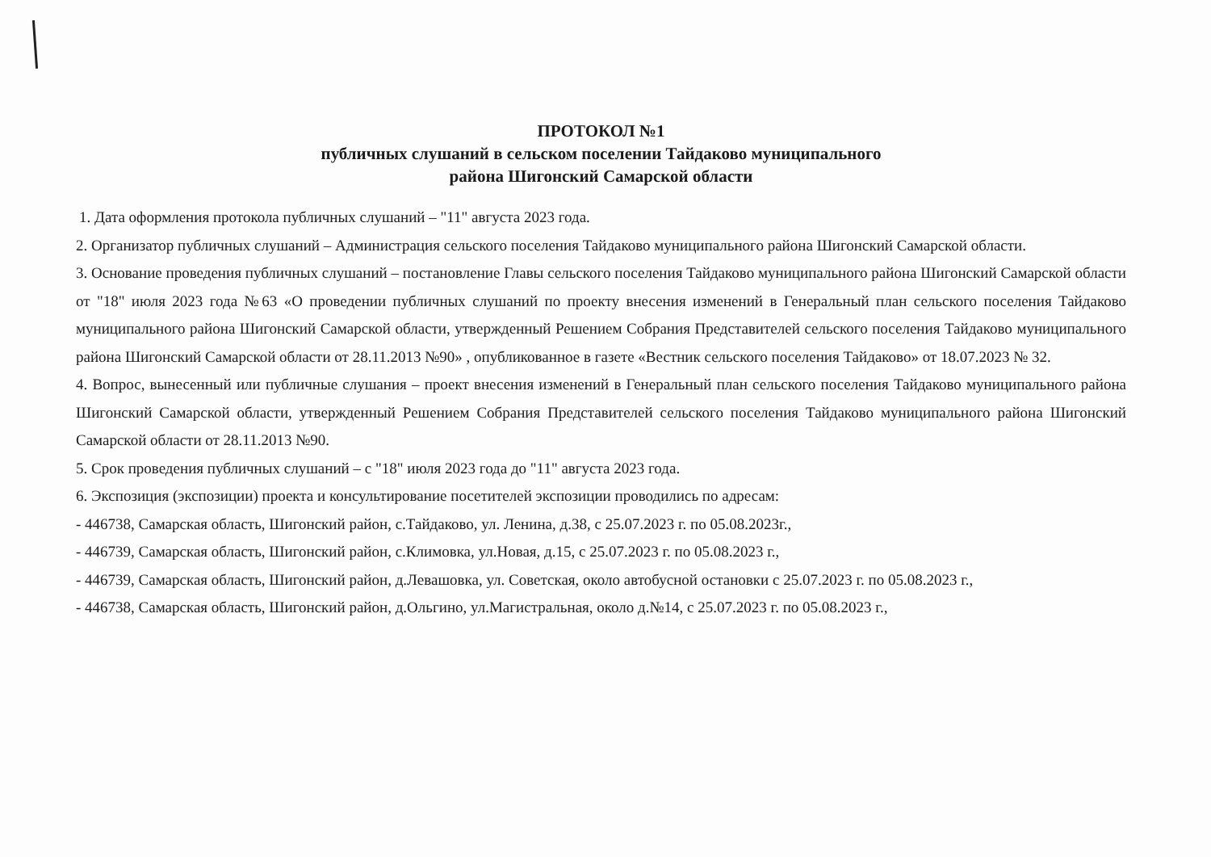ПРОТОКОЛ №1
публичных слушаний в сельском поселении Тайдаково муниципального
района Шигонский Самарской области
1. Дата оформления протокола публичных слушаний – "11" августа 2023 года.
2. Организатор публичных слушаний – Администрация сельского поселения Тайдаково муниципального района Шигонский Самарской области.
3. Основание проведения публичных слушаний – постановление Главы сельского поселения Тайдаково муниципального района Шигонский Самарской области от "18" июля 2023 года №63 «О проведении публичных слушаний по проекту внесения изменений в Генеральный план сельского поселения Тайдаково муниципального района Шигонский Самарской области, утвержденный Решением Собрания Представителей сельского поселения Тайдаково муниципального района Шигонский Самарской области от 28.11.2013 №90» , опубликованное в газете «Вестник сельского поселения Тайдаково» от 18.07.2023 № 32.
4. Вопрос, вынесенный или публичные слушания – проект внесения изменений в Генеральный план сельского поселения Тайдаково муниципального района Шигонский Самарской области, утвержденный Решением Собрания Представителей сельского поселения Тайдаково муниципального района Шигонский Самарской области от 28.11.2013 №90.
5. Срок проведения публичных слушаний – с "18" июля 2023 года до "11" августа 2023 года.
6. Экспозиция (экспозиции) проекта и консультирование посетителей экспозиции проводились по адресам:
- 446738, Самарская область, Шигонский район, с.Тайдаково, ул. Ленина, д.38, с 25.07.2023 г. по 05.08.2023г.,
- 446739, Самарская область, Шигонский район, с.Климовка, ул.Новая, д.15, с 25.07.2023 г. по 05.08.2023 г.,
- 446739, Самарская область, Шигонский район, д.Левашовка, ул. Советская, около автобусной остановки с 25.07.2023 г. по 05.08.2023 г.,
- 446738, Самарская область, Шигонский район, д.Ольгино, ул.Магистральная, около д.№14, с 25.07.2023 г. по 05.08.2023 г.,